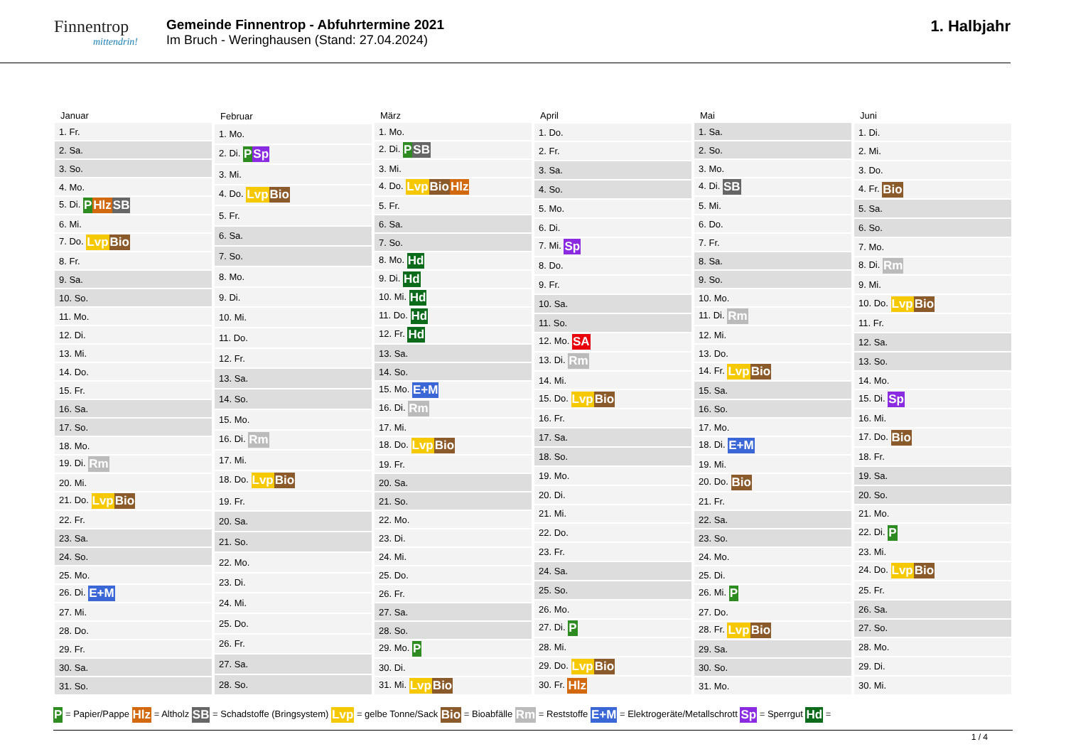Finnentrop
mittendrin!
Gemeinde Finnentrop - Abfuhrtermine 2021
Im Bruch - Weringhausen (Stand: 27.04.2024)
1. Halbjahr
| Januar |
| --- |
| 1. Fr. |
| 2. Sa. |
| 3. So. |
| 4. Mo. |
| 5. Di. P Hlz SB |
| 6. Mi. |
| 7. Do. Lvp Bio |
| 8. Fr. |
| 9. Sa. |
| 10. So. |
| 11. Mo. |
| 12. Di. |
| 13. Mi. |
| 14. Do. |
| 15. Fr. |
| 16. Sa. |
| 17. So. |
| 18. Mo. |
| 19. Di. Rm |
| 20. Mi. |
| 21. Do. Lvp Bio |
| 22. Fr. |
| 23. Sa. |
| 24. So. |
| 25. Mo. |
| 26. Di. E+M |
| 27. Mi. |
| 28. Do. |
| 29. Fr. |
| 30. Sa. |
| 31. So. |
| Februar |
| --- |
| 1. Mo. |
| 2. Di. P Sp |
| 3. Mi. |
| 4. Do. Lvp Bio |
| 5. Fr. |
| 6. Sa. |
| 7. So. |
| 8. Mo. |
| 9. Di. |
| 10. Mi. |
| 11. Do. |
| 12. Fr. |
| 13. Sa. |
| 14. So. |
| 15. Mo. |
| 16. Di. Rm |
| 17. Mi. |
| 18. Do. Lvp Bio |
| 19. Fr. |
| 20. Sa. |
| 21. So. |
| 22. Mo. |
| 23. Di. |
| 24. Mi. |
| 25. Do. |
| 26. Fr. |
| 27. Sa. |
| 28. So. |
| März |
| --- |
| 1. Mo. |
| 2. Di. P SB |
| 3. Mi. |
| 4. Do. Lvp Bio Hlz |
| 5. Fr. |
| 6. Sa. |
| 7. So. |
| 8. Mo. Hd |
| 9. Di. Hd |
| 10. Mi. Hd |
| 11. Do. Hd |
| 12. Fr. Hd |
| 13. Sa. |
| 14. So. |
| 15. Mo. E+M |
| 16. Di. Rm |
| 17. Mi. |
| 18. Do. Lvp Bio |
| 19. Fr. |
| 20. Sa. |
| 21. So. |
| 22. Mo. |
| 23. Di. |
| 24. Mi. |
| 25. Do. |
| 26. Fr. |
| 27. Sa. |
| 28. So. |
| 29. Mo. P |
| 30. Di. |
| 31. Mi. Lvp Bio |
| April |
| --- |
| 1. Do. |
| 2. Fr. |
| 3. Sa. |
| 4. So. |
| 5. Mo. |
| 6. Di. |
| 7. Mi. Sp |
| 8. Do. |
| 9. Fr. |
| 10. Sa. |
| 11. So. |
| 12. Mo. SA |
| 13. Di. Rm |
| 14. Mi. |
| 15. Do. Lvp Bio |
| 16. Fr. |
| 17. Sa. |
| 18. So. |
| 19. Mo. |
| 20. Di. |
| 21. Mi. |
| 22. Do. |
| 23. Fr. |
| 24. Sa. |
| 25. So. |
| 26. Mo. |
| 27. Di. P |
| 28. Mi. |
| 29. Do. Lvp Bio |
| 30. Fr. Hlz |
| Mai |
| --- |
| 1. Sa. |
| 2. So. |
| 3. Mo. |
| 4. Di. SB |
| 5. Mi. |
| 6. Do. |
| 7. Fr. |
| 8. Sa. |
| 9. So. |
| 10. Mo. |
| 11. Di. Rm |
| 12. Mi. |
| 13. Do. |
| 14. Fr. Lvp Bio |
| 15. Sa. |
| 16. So. |
| 17. Mo. |
| 18. Di. E+M |
| 19. Mi. |
| 20. Do. Bio |
| 21. Fr. |
| 22. Sa. |
| 23. So. |
| 24. Mo. |
| 25. Di. |
| 26. Mi. P |
| 27. Do. |
| 28. Fr. Lvp Bio |
| 29. Sa. |
| 30. So. |
| 31. Mo. |
| Juni |
| --- |
| 1. Di. |
| 2. Mi. |
| 3. Do. |
| 4. Fr. Bio |
| 5. Sa. |
| 6. So. |
| 7. Mo. |
| 8. Di. Rm |
| 9. Mi. |
| 10. Do. Lvp Bio |
| 11. Fr. |
| 12. Sa. |
| 13. So. |
| 14. Mo. |
| 15. Di. Sp |
| 16. Mi. |
| 17. Do. Bio |
| 18. Fr. |
| 19. Sa. |
| 20. So. |
| 21. Mo. |
| 22. Di. P |
| 23. Mi. |
| 24. Do. Lvp Bio |
| 25. Fr. |
| 26. Sa. |
| 27. So. |
| 28. Mo. |
| 29. Di. |
| 30. Mi. |
P = Papier/Pappe Hlz = Altholz SB = Schadstoffe (Bringsystem) Lvp = gelbe Tonne/Sack Bio = Bioabfälle Rm = Reststoffe E+M = Elektrogeräte/Metallschrott Sp = Sperrgut Hd =
1 / 4